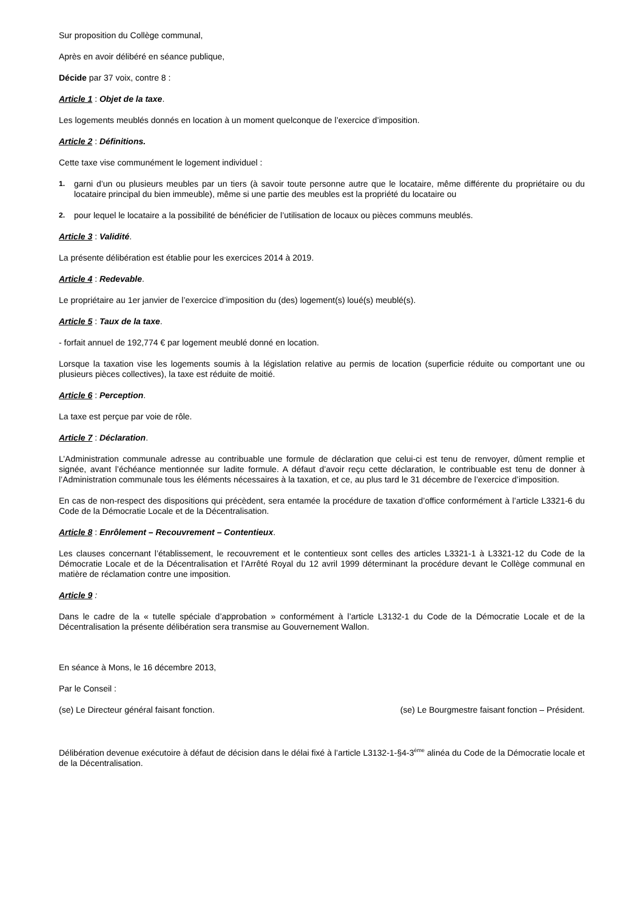Sur proposition du Collège communal,
Après en avoir délibéré en séance publique,
Décide par 37 voix, contre 8 :
Article 1 : Objet de la taxe.
Les logements meublés donnés en location à un moment quelconque de l’exercice d’imposition.
Article 2 : Définitions.
Cette taxe vise communément le logement individuel :
1. garni d’un ou plusieurs meubles par un tiers (à savoir toute personne autre que le locataire, même différente du propriétaire ou du locataire principal du bien immeuble), même si une partie des meubles est la propriété du locataire ou
2. pour lequel le locataire a la possibilité de bénéficier de l’utilisation de locaux ou pièces communs meublés.
Article 3 : Validité.
La présente délibération est établie pour les exercices 2014 à 2019.
Article 4 : Redevable.
Le propriétaire au 1er janvier de l’exercice d’imposition du (des) logement(s) loué(s) meublé(s).
Article 5 : Taux de la taxe.
- forfait annuel de 192,774 € par logement meublé donné en location.
Lorsque la taxation vise les logements soumis à la législation relative au permis de location (superficie réduite ou comportant une ou plusieurs pièces collectives), la taxe est réduite de moitié.
Article 6 : Perception.
La taxe est perçue par voie de rôle.
Article 7 : Déclaration.
L’Administration communale adresse au contribuable une formule de déclaration que celui-ci est tenu de renvoyer, dûment remplie et signée, avant l’échéance mentionnée sur ladite formule. A défaut d’avoir reçu cette déclaration, le contribuable est tenu de donner à l’Administration communale tous les éléments nécessaires à la taxation, et ce, au plus tard le 31 décembre de l’exercice d’imposition.
En cas de non-respect des dispositions qui précèdent, sera entamée la procédure de taxation d’office conformément à l’article L3321-6 du Code de la Démocratie Locale et de la Décentralisation.
Article 8 : Enrôlement – Recouvrement – Contentieux.
Les clauses concernant l’établissement, le recouvrement et le contentieux sont celles des articles L3321-1 à L3321-12 du Code de la Démocratie Locale et de la Décentralisation et l’Arrêté Royal du 12 avril 1999 déterminant la procédure devant le Collège communal en matière de réclamation contre une imposition.
Article 9 :
Dans le cadre de la « tutelle spéciale d’approbation » conformément à l’article L3132-1 du Code de la Démocratie Locale et de la Décentralisation la présente délibération sera transmise au Gouvernement Wallon.
En séance à Mons, le 16 décembre 2013,
Par le Conseil :
(se) Le Directeur général faisant fonction. (se) Le Bourgmestre faisant fonction – Président.
Délibération devenue exécutoire à défaut de décision dans le délai fixé à l’article L3132-1-§4-3<sup>ème</sup> alinéa du Code de la Démocratie locale et de la Décentralisation.